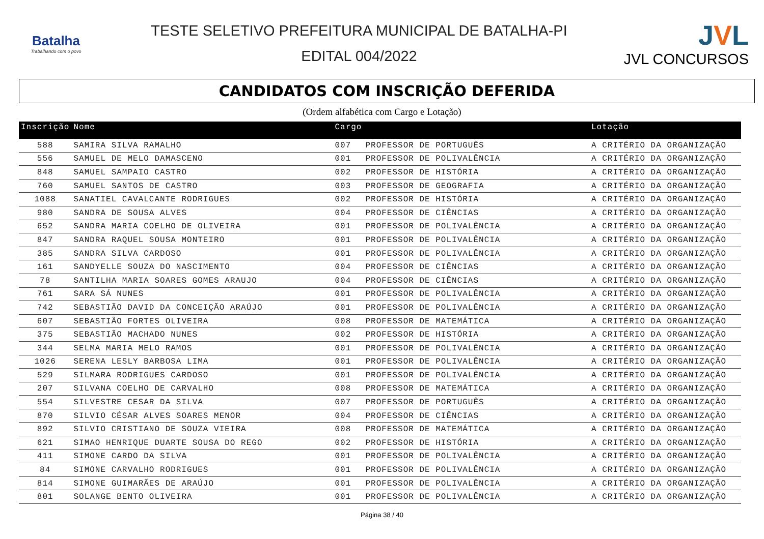Batalha
Trabalhando com o povo
TESTE SELETIVO PREFEITURA MUNICIPAL DE BATALHA-PI
EDITAL 004/2022
JVL
JVL CONCURSOS
CANDIDATOS COM INSCRIÇÃO DEFERIDA
(Ordem alfabética com Cargo e Lotação)
| Inscrição | Nome | Cargo | | Lotação |
| --- | --- | --- | --- | --- |
| 588 | SAMIRA SILVA RAMALHO | 007 | PROFESSOR DE PORTUGUÊS | A CRITÉRIO DA ORGANIZAÇÃO |
| 556 | SAMUEL DE MELO DAMASCENO | 001 | PROFESSOR DE POLIVALÊNCIA | A CRITÉRIO DA ORGANIZAÇÃO |
| 848 | SAMUEL SAMPAIO CASTRO | 002 | PROFESSOR DE HISTÓRIA | A CRITÉRIO DA ORGANIZAÇÃO |
| 760 | SAMUEL SANTOS DE CASTRO | 003 | PROFESSOR DE GEOGRAFIA | A CRITÉRIO DA ORGANIZAÇÃO |
| 1088 | SANATIEL CAVALCANTE RODRIGUES | 002 | PROFESSOR DE HISTÓRIA | A CRITÉRIO DA ORGANIZAÇÃO |
| 980 | SANDRA DE SOUSA ALVES | 004 | PROFESSOR DE CIÊNCIAS | A CRITÉRIO DA ORGANIZAÇÃO |
| 652 | SANDRA MARIA COELHO DE OLIVEIRA | 001 | PROFESSOR DE POLIVALÊNCIA | A CRITÉRIO DA ORGANIZAÇÃO |
| 847 | SANDRA RAQUEL SOUSA MONTEIRO | 001 | PROFESSOR DE POLIVALÊNCIA | A CRITÉRIO DA ORGANIZAÇÃO |
| 385 | SANDRA SILVA CARDOSO | 001 | PROFESSOR DE POLIVALÊNCIA | A CRITÉRIO DA ORGANIZAÇÃO |
| 161 | SANDYELLE SOUZA DO NASCIMENTO | 004 | PROFESSOR DE CIÊNCIAS | A CRITÉRIO DA ORGANIZAÇÃO |
| 78 | SANTILHA MARIA SOARES GOMES ARAUJO | 004 | PROFESSOR DE CIÊNCIAS | A CRITÉRIO DA ORGANIZAÇÃO |
| 761 | SARA SÁ NUNES | 001 | PROFESSOR DE POLIVALÊNCIA | A CRITÉRIO DA ORGANIZAÇÃO |
| 742 | SEBASTIÃO DAVID DA CONCEIÇÃO ARAÚJO | 001 | PROFESSOR DE POLIVALÊNCIA | A CRITÉRIO DA ORGANIZAÇÃO |
| 607 | SEBASTIÃO FORTES OLIVEIRA | 008 | PROFESSOR DE MATEMÁTICA | A CRITÉRIO DA ORGANIZAÇÃO |
| 375 | SEBASTIÃO MACHADO NUNES | 002 | PROFESSOR DE HISTÓRIA | A CRITÉRIO DA ORGANIZAÇÃO |
| 344 | SELMA MARIA MELO RAMOS | 001 | PROFESSOR DE POLIVALÊNCIA | A CRITÉRIO DA ORGANIZAÇÃO |
| 1026 | SERENA LESLY BARBOSA LIMA | 001 | PROFESSOR DE POLIVALÊNCIA | A CRITÉRIO DA ORGANIZAÇÃO |
| 529 | SILMARA RODRIGUES CARDOSO | 001 | PROFESSOR DE POLIVALÊNCIA | A CRITÉRIO DA ORGANIZAÇÃO |
| 207 | SILVANA COELHO DE CARVALHO | 008 | PROFESSOR DE MATEMÁTICA | A CRITÉRIO DA ORGANIZAÇÃO |
| 554 | SILVESTRE CESAR DA SILVA | 007 | PROFESSOR DE PORTUGUÊS | A CRITÉRIO DA ORGANIZAÇÃO |
| 870 | SILVIO CÉSAR ALVES SOARES MENOR | 004 | PROFESSOR DE CIÊNCIAS | A CRITÉRIO DA ORGANIZAÇÃO |
| 892 | SILVIO CRISTIANO DE SOUZA VIEIRA | 008 | PROFESSOR DE MATEMÁTICA | A CRITÉRIO DA ORGANIZAÇÃO |
| 621 | SIMAO HENRIQUE DUARTE SOUSA DO REGO | 002 | PROFESSOR DE HISTÓRIA | A CRITÉRIO DA ORGANIZAÇÃO |
| 411 | SIMONE CARDO DA SILVA | 001 | PROFESSOR DE POLIVALÊNCIA | A CRITÉRIO DA ORGANIZAÇÃO |
| 84 | SIMONE CARVALHO RODRIGUES | 001 | PROFESSOR DE POLIVALÊNCIA | A CRITÉRIO DA ORGANIZAÇÃO |
| 814 | SIMONE GUIMARÃES DE ARAÚJO | 001 | PROFESSOR DE POLIVALÊNCIA | A CRITÉRIO DA ORGANIZAÇÃO |
| 801 | SOLANGE BENTO OLIVEIRA | 001 | PROFESSOR DE POLIVALÊNCIA | A CRITÉRIO DA ORGANIZAÇÃO |
Página 38 / 40